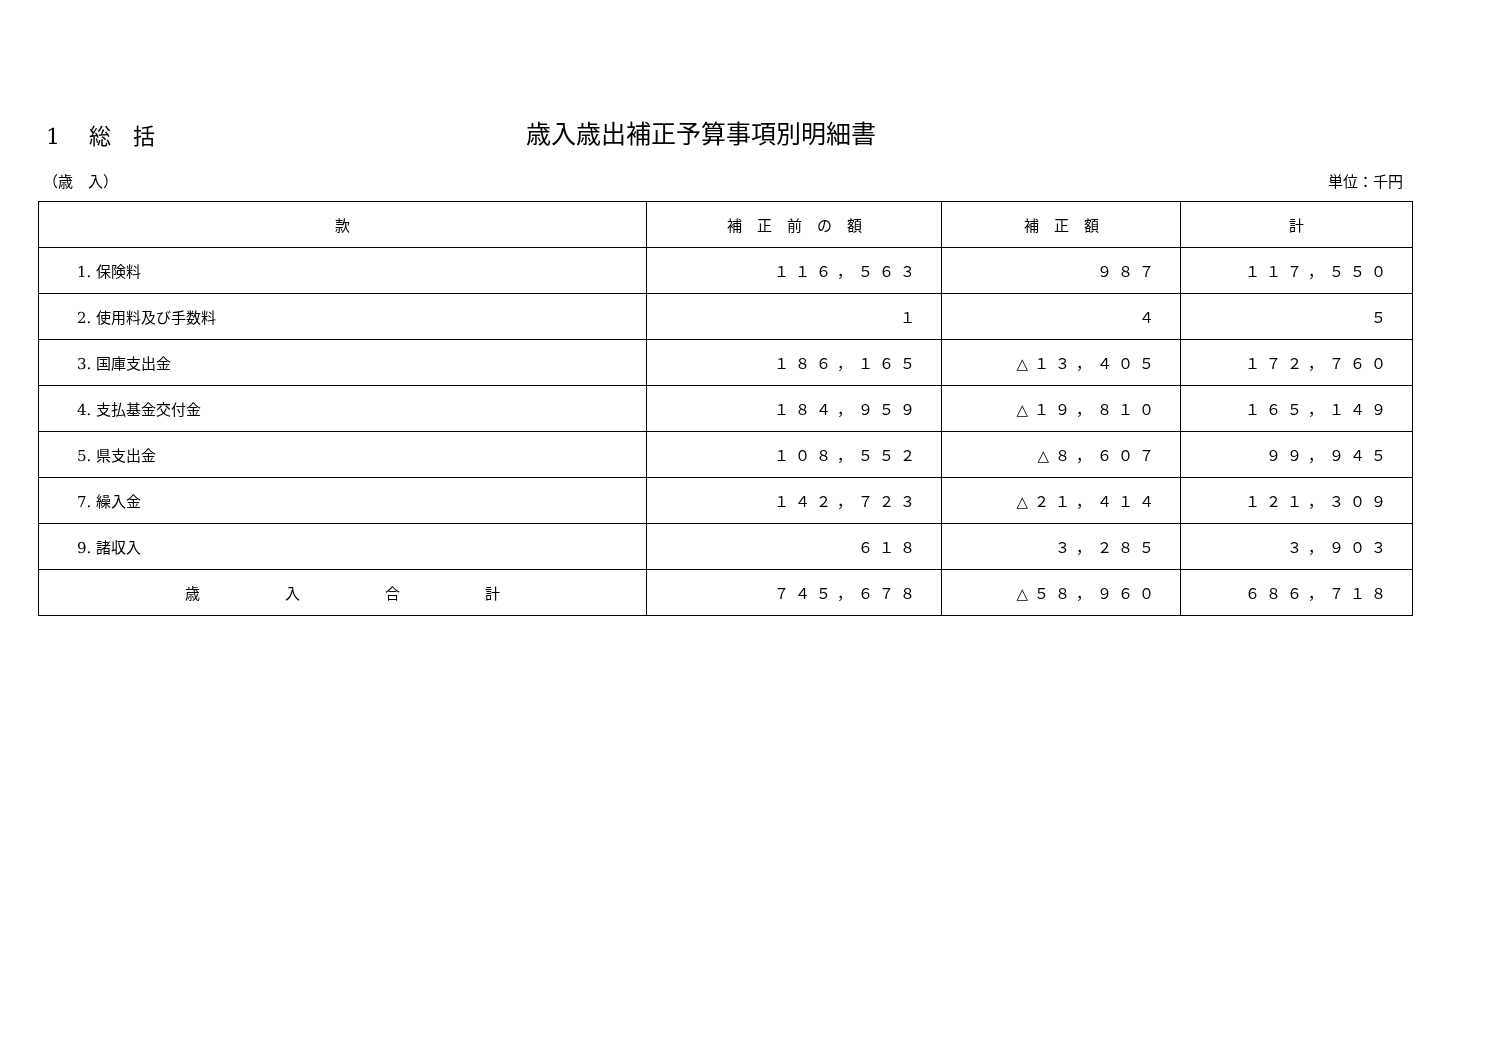1　 総　括
歳入歳出補正予算事項別明細書
（歳　入） 単位：千円
| 款 | 補 正 前 の 額 | 補 正 額 | 計 |
| --- | --- | --- | --- |
| 1. 保険料 | １１６，５６３ | ９８７ | １１７，５５０ |
| 2. 使用料及び手数料 | １ | ４ | ５ |
| 3. 国庫支出金 | １８６，１６５ | △１３，４０５ | １７２，７６０ |
| 4. 支払基金交付金 | １８４，９５９ | △１９，８１０ | １６５，１４９ |
| 5. 県支出金 | １０８，５５２ | △８，６０７ | ９９，９４５ |
| 7. 繰入金 | １４２，７２３ | △２１，４１４ | １２１，３０９ |
| 9. 諸収入 | ６１８ | ３，２８５ | ３，９０３ |
| 歳 入 合 計 | ７４５，６７８ | △５８，９６０ | ６８６，７１８ |